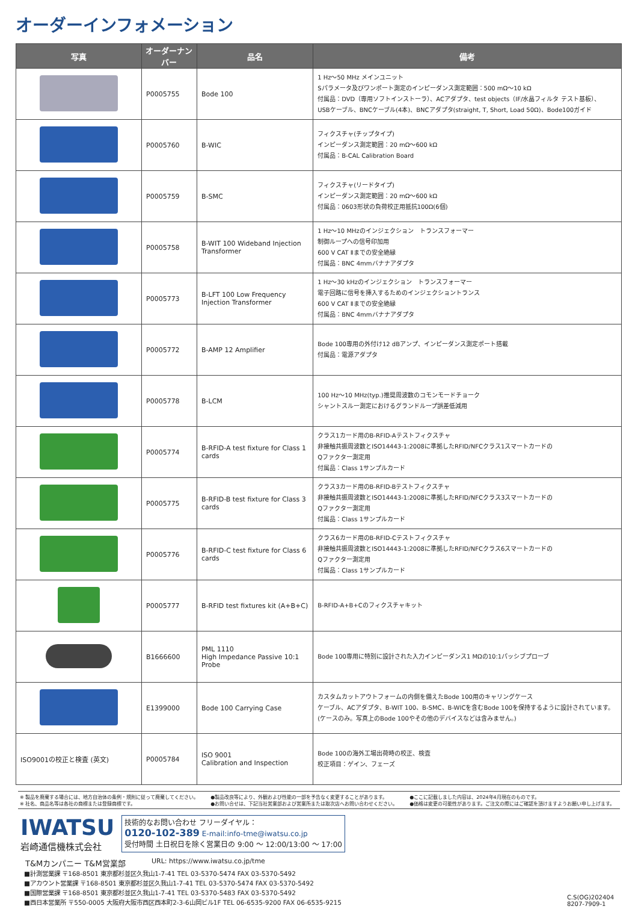オーダーインフォメーション
| 写真 | オーダーナンバー | 品名 | 備考 |
| --- | --- | --- | --- |
| | P0005755 | Bode 100 | 1 Hz〜50 MHz メインユニット Sパラメータ及びワンポート測定のインピーダンス測定範囲：500 mΩ〜10 kΩ 付属品：DVD（専用ソフトインストーラ）、ACアダプタ、test objects（IF/水晶フィルタ テスト基板）、 USBケーブル、BNCケーブル(4本)、BNCアダプタ(straight, T, Short, Load 50Ω)、Bode100ガイド |
| | P0005760 | B-WIC | フィクスチャ(チップタイプ) インピーダンス測定範囲：20 mΩ〜600 kΩ 付属品：B-CAL Calibration Board |
| | P0005759 | B-SMC | フィクスチャ(リードタイプ) インピーダンス測定範囲：20 mΩ〜600 kΩ 付属品：0603形状の負荷校正用抵抗100Ω(6個) |
| | P0005758 | B-WIT 100 Wideband Injection Transformer | 1 Hz〜10 MHzのインジェクション トランスフォーマー 制御ループへの信号印加用 600 V CAT Ⅱまでの安全絶縁 付属品：BNC 4mmバナナアダプタ |
| | P0005773 | B-LFT 100 Low Frequency Injection Transformer | 1 Hz〜30 kHzのインジェクション トランスフォーマー 電子回路に信号を挿入するためのインジェクショントランス 600 V CAT Ⅱまでの安全絶縁 付属品：BNC 4mmバナナアダプタ |
| | P0005772 | B-AMP 12 Amplifier | Bode 100専用の外付け12 dBアンプ、インピーダンス測定ポート搭載 付属品：電源アダプタ |
| | P0005778 | B-LCM | 100 Hz〜10 MHz(typ.)推奨周波数のコモンモードチョーク シャントスルー測定におけるグランドループ誤差低減用 |
| | P0005774 | B-RFID-A test fixture for Class 1 cards | クラス1カード用のB-RFID-Aテストフィクスチャ 非接触共振周波数とISO14443-1:2008に準拠したRFID/NFCクラス1スマートカードの Qファクター測定用 付属品：Class 1サンプルカード |
| | P0005775 | B-RFID-B test fixture for Class 3 cards | クラス3カード用のB-RFID-Bテストフィクスチャ 非接触共振周波数とISO14443-1:2008に準拠したRFID/NFCクラス3スマートカードの Qファクター測定用 付属品：Class 1サンプルカード |
| | P0005776 | B-RFID-C test fixture for Class 6 cards | クラス6カード用のB-RFID-Cテストフィクスチャ 非接触共振周波数とISO14443-1:2008に準拠したRFID/NFCクラス6スマートカードの Qファクター測定用 付属品：Class 1サンプルカード |
| | P0005777 | B-RFID test fixtures kit (A+B+C) | B-RFID-A+B+Cのフィクスチャキット |
| | B1666600 | PML 1110 High Impedance Passive 10:1 Probe | Bode 100専用に特別に設計された入力インピーダンス1 MΩの10:1パッシブプローブ |
| | E1399000 | Bode 100 Carrying Case | カスタムカットアウトフォームの内側を備えたBode 100用のキャリングケース ケーブル、ACアダプタ、B-WIT 100、B-SMC、B-WICを含むBode 100を保持するように設計されています。(ケースのみ。写真上のBode 100やその他のデバイスなどは含みません。) |
| ISO9001の校正と検査 (英文) | P0005784 | ISO 9001 Calibration and Inspection | Bode 100の海外工場出荷時の校正、検査 校正項目：ゲイン、フェーズ |
※ 製品を廃棄する場合には、地方自治体の条例・規則に従って廃棄してください。
※ 社名、商品名等は各社の商標または登録商標です。
●製品改良等により、外観および性能の一部を予告なく変更することがあります。
●お問い合せは、下記当社営業部および営業所または取次店へお問い合わせください。
●ここに記載しました内容は、2024年4月現在のものです。
●価格は変更の可能性があります。ご注文の際にはご確認を頂けますようお願い申し上げます。
IWATSU
岩崎通信機株式会社
技術的なお問い合わせ フリーダイヤル：
0120-102-389 E-mail:info-tme@iwatsu.co.jp
受付時間 土日祝日を除く営業日の 9:00 〜 12:00/13:00 〜 17:00
T&Mカンパニー T&M営業部
URL: https://www.iwatsu.co.jp/tme
■計測営業課 〒168-8501 東京都杉並区久我山1-7-41 TEL 03-5370-5474 FAX 03-5370-5492
■アカウント営業課 〒168-8501 東京都杉並区久我山1-7-41 TEL 03-5370-5474 FAX 03-5370-5492
■国際営業課 〒168-8501 東京都杉並区久我山1-7-41 TEL 03-5370-5483 FAX 03-5370-5492
■西日本営業所 〒550-0005 大阪府大阪市西区西本町2-3-6山岡ビル1F TEL 06-6535-9200 FAX 06-6535-9215
C.S(OG)202404
8207-7909-1